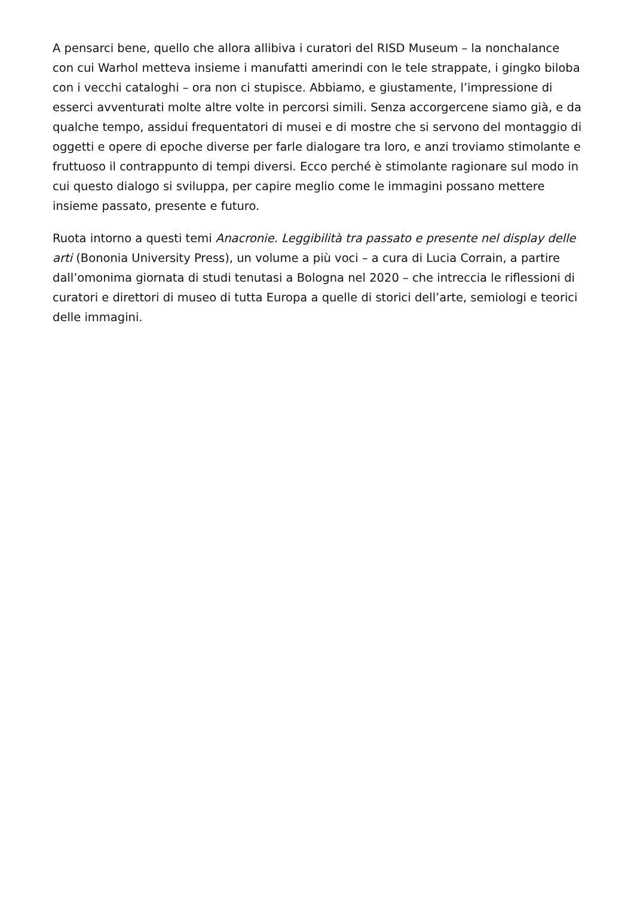A pensarci bene, quello che allora allibiva i curatori del RISD Museum – la nonchalance con cui Warhol metteva insieme i manufatti amerindi con le tele strappate, i gingko biloba con i vecchi cataloghi – ora non ci stupisce. Abbiamo, e giustamente, l’impressione di esserci avventurati molte altre volte in percorsi simili. Senza accorgercene siamo già, e da qualche tempo, assidui frequentatori di musei e di mostre che si servono del montaggio di oggetti e opere di epoche diverse per farle dialogare tra loro, e anzi troviamo stimolante e fruttuoso il contrappunto di tempi diversi. Ecco perché è stimolante ragionare sul modo in cui questo dialogo si sviluppa, per capire meglio come le immagini possano mettere insieme passato, presente e futuro.
Ruota intorno a questi temi Anacronie. Leggibilità tra passato e presente nel display delle arti (Bononia University Press), un volume a più voci – a cura di Lucia Corrain, a partire dall’omonima giornata di studi tenutasi a Bologna nel 2020 – che intreccia le riflessioni di curatori e direttori di museo di tutta Europa a quelle di storici dell’arte, semiologi e teorici delle immagini.